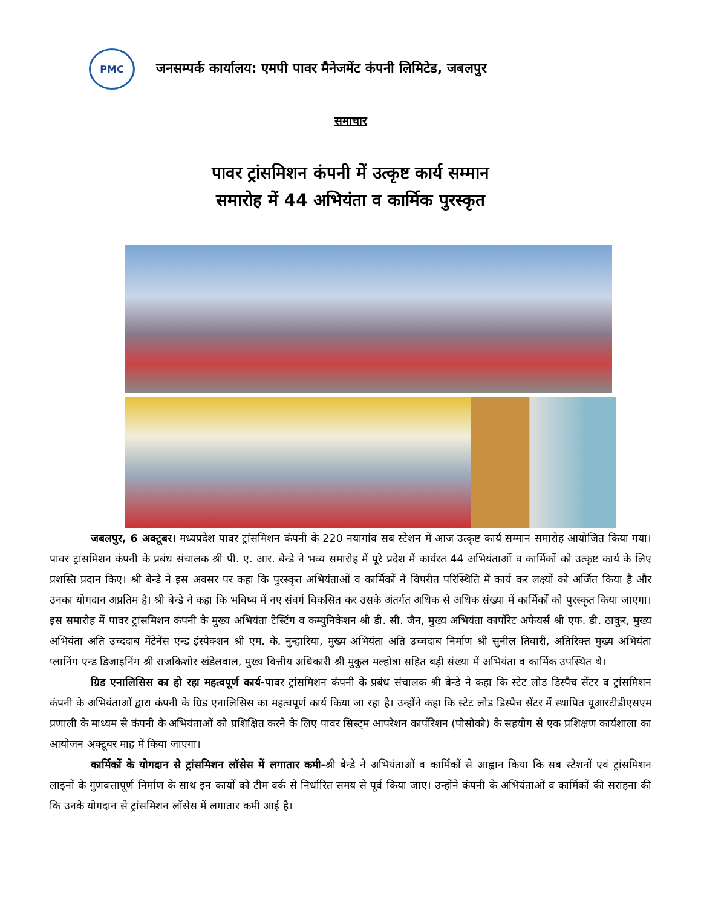PMC
जनसम्पर्क कार्यालय: एमपी पावर मैनेजमेंट कंपनी लिमिटेड, जबलपुर
समाचार
पावर ट्रांसमिशन कंपनी में उत्कृष्ट कार्य सम्मान
समारोह में 44 अभियंता व कार्मिक पुरस्कृत
जबलपुर, 6 अक्टूबर। मध्यप्रदेश पावर ट्रांसमिशन कंपनी के 220 नयागांव सब स्टेशन में आज उत्कृष्ट कार्य सम्मान समारोह आयोजित किया गया। पावर ट्रांसमिशन कंपनी के प्रबंध संचालक श्री पी. ए. आर. बेन्डे ने भव्य समारोह में पूरे प्रदेश में कार्यरत 44 अभियंताओं व कार्मिकों को उत्कृष्ट कार्य के लिए प्रशस्ति प्रदान किए। श्री बेन्डे ने इस अवसर पर कहा कि पुरस्कृत अभियंताओं व कार्मिकों ने विपरीत परिस्थिति में कार्य कर लक्ष्यों को अर्जित किया है और उनका योगदान अप्रतिम है। श्री बेन्डे ने कहा कि भविष्य में नए संवर्ग विकसित कर उसके अंतर्गत अधिक से अधिक संख्या में कार्मिकों को पुरस्कृत किया जाएगा। इस समारोह में पावर ट्रांसमिशन कंपनी के मुख्य अभियंता टेस्टिंग व कम्युनिकेशन श्री डी. सी. जैन, मुख्य अभियंता कार्पोरेट अफेयर्स श्री एफ. डी. ठाकुर, मुख्य अभियंता अति उच्ददाब मेंटेनेंस एन्ड इंस्पेक्शन श्री एम. के. नुन्हारिया, मुख्य अभियंता अति उच्चदाब निर्माण श्री सुनील तिवारी, अतिरिक्त मुख्य अभियंता प्लानिंग एन्ड डिजाइनिंग श्री राजकिशोर खंडेलवाल, मुख्य वित्तीय अधिकारी श्री मुकुल मल्होत्रा सहित बड़ी संख्या में अभियंता व कार्मिक उपस्थित थे।
ग्रिड एनालिसिस का हो रहा महत्वपूर्ण कार्य-पावर ट्रांसमिशन कंपनी के प्रबंध संचालक श्री बेन्डे ने कहा कि स्टेट लोड डिस्पैच सेंटर व ट्रांसमिशन कंपनी के अभियंताओं द्वारा कंपनी के ग्रिड एनालिसिस का महत्वपूर्ण कार्य किया जा रहा है। उन्होंने कहा कि स्टेट लोड डिस्पैच सेंटर में स्थापित यूआरटीडीएसएम प्रणाली के माध्यम से कंपनी के अभियंताओं को प्रशिक्षित करने के लिए पावर सिस्ट्म आपरेशन कार्पोरेशन (पोसोको) के सहयोग से एक प्रशिक्षण कार्यशाला का आयोजन अक्टूबर माह में किया जाएगा।
कार्मिकों के योगदान से ट्रांसमिशन लॉसेस में लगातार कमी-श्री बेन्डे ने अभियंताओं व कार्मिकों से आह्वान किया कि सब स्टेशनों एवं ट्रांसमिशन लाइनों के गुणवत्तापूर्ण निर्माण के साथ इन कार्यों को टीम वर्क से निर्धारित समय से पूर्व किया जाए। उन्होंने कंपनी के अभियंताओं व कार्मिकों की सराहना की कि उनके योगदान से ट्रांसमिशन लॉसेस में लगातार कमी आई है।